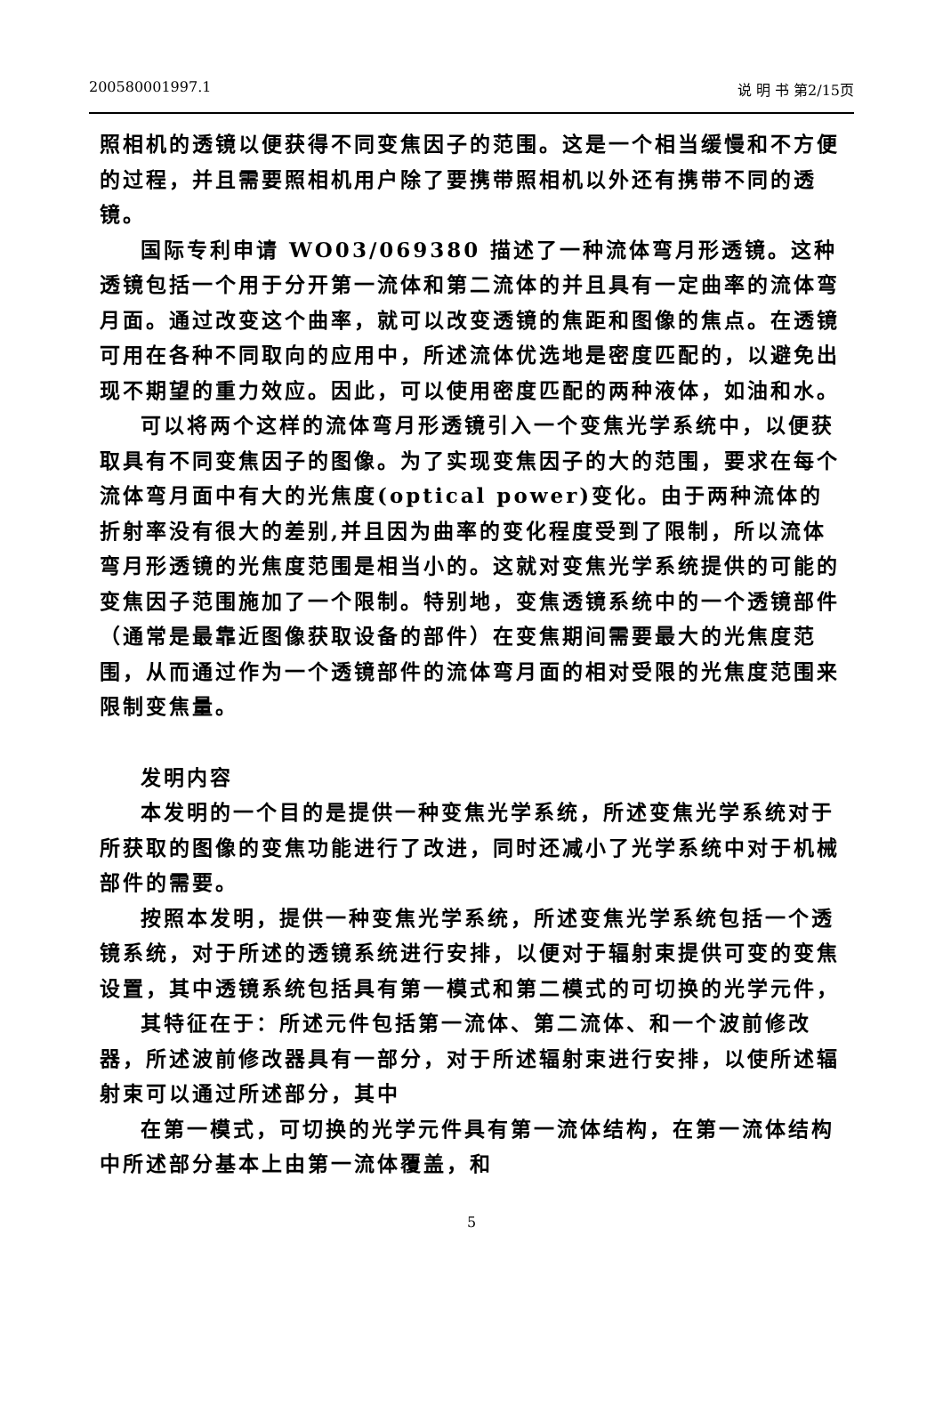200580001997.1 说 明 书 第2/15页
照相机的透镜以便获得不同变焦因子的范围。这是一个相当缓慢和不方便的过程，并且需要照相机用户除了要携带照相机以外还有携带不同的透镜。
国际专利申请 WO03/069380 描述了一种流体弯月形透镜。这种透镜包括一个用于分开第一流体和第二流体的并且具有一定曲率的流体弯月面。通过改变这个曲率，就可以改变透镜的焦距和图像的焦点。在透镜可用在各种不同取向的应用中，所述流体优选地是密度匹配的，以避免出现不期望的重力效应。因此，可以使用密度匹配的两种液体，如油和水。
可以将两个这样的流体弯月形透镜引入一个变焦光学系统中，以便获取具有不同变焦因子的图像。为了实现变焦因子的大的范围，要求在每个流体弯月面中有大的光焦度(optical power)变化。由于两种流体的折射率没有很大的差别,并且因为曲率的变化程度受到了限制，所以流体弯月形透镜的光焦度范围是相当小的。这就对变焦光学系统提供的可能的变焦因子范围施加了一个限制。特别地，变焦透镜系统中的一个透镜部件（通常是最靠近图像获取设备的部件）在变焦期间需要最大的光焦度范围，从而通过作为一个透镜部件的流体弯月面的相对受限的光焦度范围来限制变焦量。
发明内容
本发明的一个目的是提供一种变焦光学系统，所述变焦光学系统对于所获取的图像的变焦功能进行了改进，同时还减小了光学系统中对于机械部件的需要。
按照本发明，提供一种变焦光学系统，所述变焦光学系统包括一个透镜系统，对于所述的透镜系统进行安排，以便对于辐射束提供可变的变焦设置，其中透镜系统包括具有第一模式和第二模式的可切换的光学元件，
其特征在于：所述元件包括第一流体、第二流体、和一个波前修改器，所述波前修改器具有一部分，对于所述辐射束进行安排，以使所述辐射束可以通过所述部分，其中
在第一模式，可切换的光学元件具有第一流体结构，在第一流体结构中所述部分基本上由第一流体覆盖，和
5